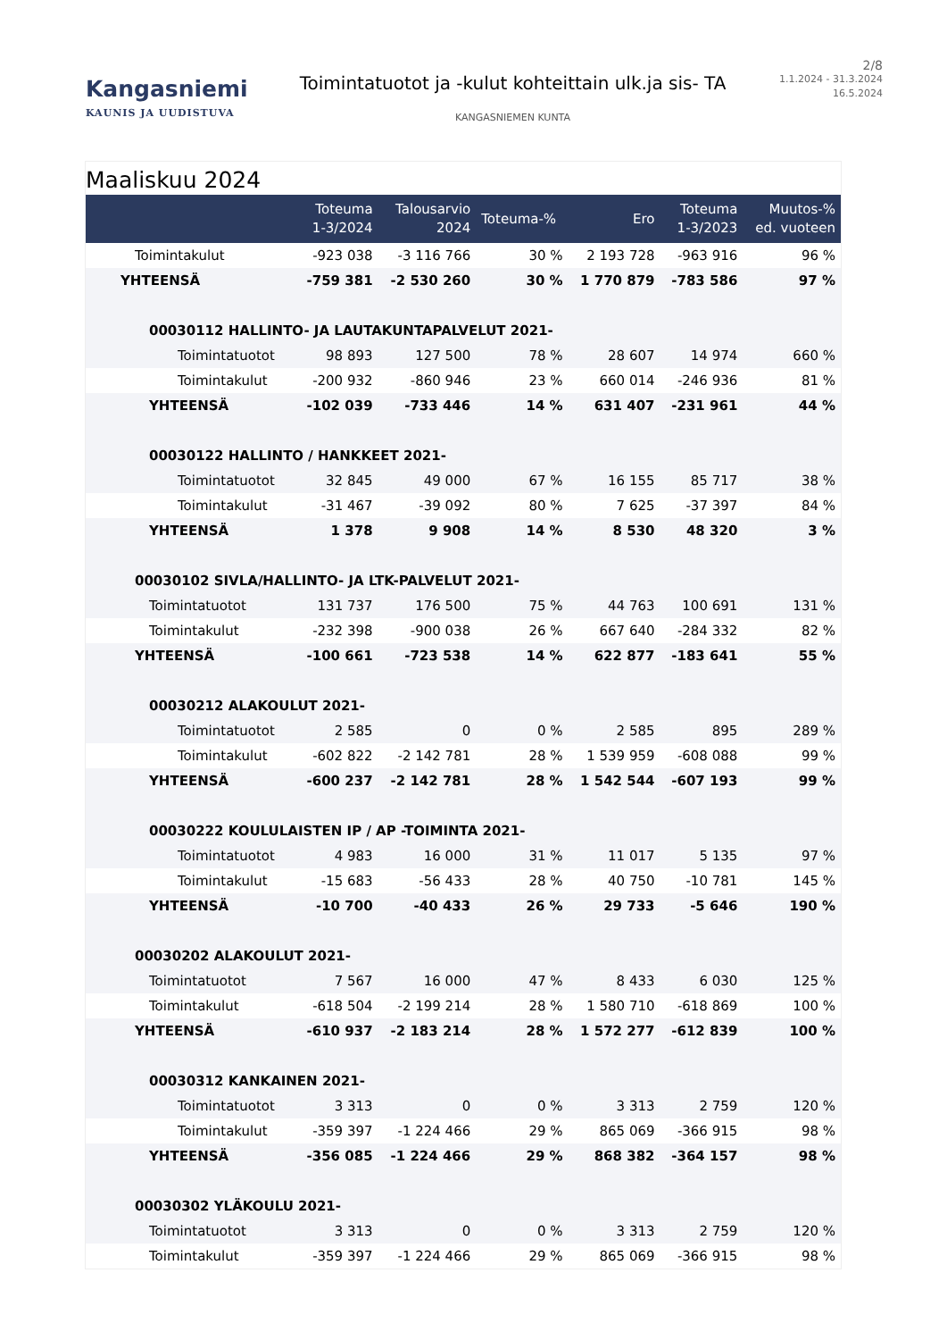Kangasniemi
KAUNIS JA UUDISTUVA
Toimintatuotot ja -kulut kohteittain ulk.ja sis- TA
KANGASNIEMEN KUNTA
2/8
1.1.2024 - 31.3.2024
16.5.2024
Maaliskuu 2024
| | Toteuma 1-3/2024 | Talousarvio 2024 | Toteuma-% | Ero | Toteuma 1-3/2023 | Muutos-% ed. vuoteen |
| --- | --- | --- | --- | --- | --- | --- |
| Toimintakulut | -923 038 | -3 116 766 | 30 % | 2 193 728 | -963 916 | 96 % |
| YHTEENSÄ | -759 381 | -2 530 260 | 30 % | 1 770 879 | -783 586 | 97 % |
| 00030112 HALLINTO- JA LAUTAKUNTAPALVELUT 2021- | | | | | | |
| Toimintatuotot | 98 893 | 127 500 | 78 % | 28 607 | 14 974 | 660 % |
| Toimintakulut | -200 932 | -860 946 | 23 % | 660 014 | -246 936 | 81 % |
| YHTEENSÄ | -102 039 | -733 446 | 14 % | 631 407 | -231 961 | 44 % |
| 00030122 HALLINTO / HANKKEET 2021- | | | | | | |
| Toimintatuotot | 32 845 | 49 000 | 67 % | 16 155 | 85 717 | 38 % |
| Toimintakulut | -31 467 | -39 092 | 80 % | 7 625 | -37 397 | 84 % |
| YHTEENSÄ | 1 378 | 9 908 | 14 % | 8 530 | 48 320 | 3 % |
| 00030102 SIVLA/HALLINTO- JA LTK-PALVELUT 2021- | | | | | | |
| Toimintatuotot | 131 737 | 176 500 | 75 % | 44 763 | 100 691 | 131 % |
| Toimintakulut | -232 398 | -900 038 | 26 % | 667 640 | -284 332 | 82 % |
| YHTEENSÄ | -100 661 | -723 538 | 14 % | 622 877 | -183 641 | 55 % |
| 00030212 ALAKOULUT 2021- | | | | | | |
| Toimintatuotot | 2 585 | 0 | 0 % | 2 585 | 895 | 289 % |
| Toimintakulut | -602 822 | -2 142 781 | 28 % | 1 539 959 | -608 088 | 99 % |
| YHTEENSÄ | -600 237 | -2 142 781 | 28 % | 1 542 544 | -607 193 | 99 % |
| 00030222 KOULULAISTEN IP / AP -TOIMINTA 2021- | | | | | | |
| Toimintatuotot | 4 983 | 16 000 | 31 % | 11 017 | 5 135 | 97 % |
| Toimintakulut | -15 683 | -56 433 | 28 % | 40 750 | -10 781 | 145 % |
| YHTEENSÄ | -10 700 | -40 433 | 26 % | 29 733 | -5 646 | 190 % |
| 00030202 ALAKOULUT 2021- | | | | | | |
| Toimintatuotot | 7 567 | 16 000 | 47 % | 8 433 | 6 030 | 125 % |
| Toimintakulut | -618 504 | -2 199 214 | 28 % | 1 580 710 | -618 869 | 100 % |
| YHTEENSÄ | -610 937 | -2 183 214 | 28 % | 1 572 277 | -612 839 | 100 % |
| 00030312 KANKAINEN 2021- | | | | | | |
| Toimintatuotot | 3 313 | 0 | 0 % | 3 313 | 2 759 | 120 % |
| Toimintakulut | -359 397 | -1 224 466 | 29 % | 865 069 | -366 915 | 98 % |
| YHTEENSÄ | -356 085 | -1 224 466 | 29 % | 868 382 | -364 157 | 98 % |
| 00030302 YLÄKOULU 2021- | | | | | | |
| Toimintatuotot | 3 313 | 0 | 0 % | 3 313 | 2 759 | 120 % |
| Toimintakulut | -359 397 | -1 224 466 | 29 % | 865 069 | -366 915 | 98 % |